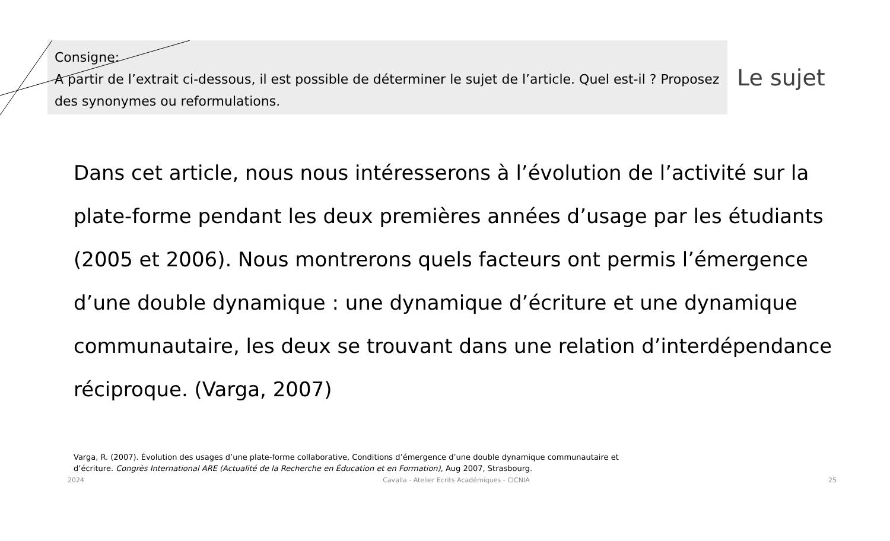Consigne:
A partir de l’extrait ci-dessous, il est possible de déterminer le sujet de l’article. Quel est-il ? Proposez des synonymes ou reformulations.
Le sujet
Dans cet article, nous nous intéresserons à l’évolution de l’activité sur la plate-forme pendant les deux premières années d’usage par les étudiants (2005 et 2006). Nous montrerons quels facteurs ont permis l’émergence d’une double dynamique : une dynamique d’écriture et une dynamique communautaire, les deux se trouvant dans une relation d’interdépendance réciproque. (Varga, 2007)
Varga, R. (2007). Évolution des usages d’une plate-forme collaborative, Conditions d’émergence d’une double dynamique communautaire et d’écriture. Congrès International ARE (Actualité de la Recherche en Éducation et en Formation), Aug 2007, Strasbourg.
2024 Cavalla - Atelier Ecrits Académiques - CICNIA 25